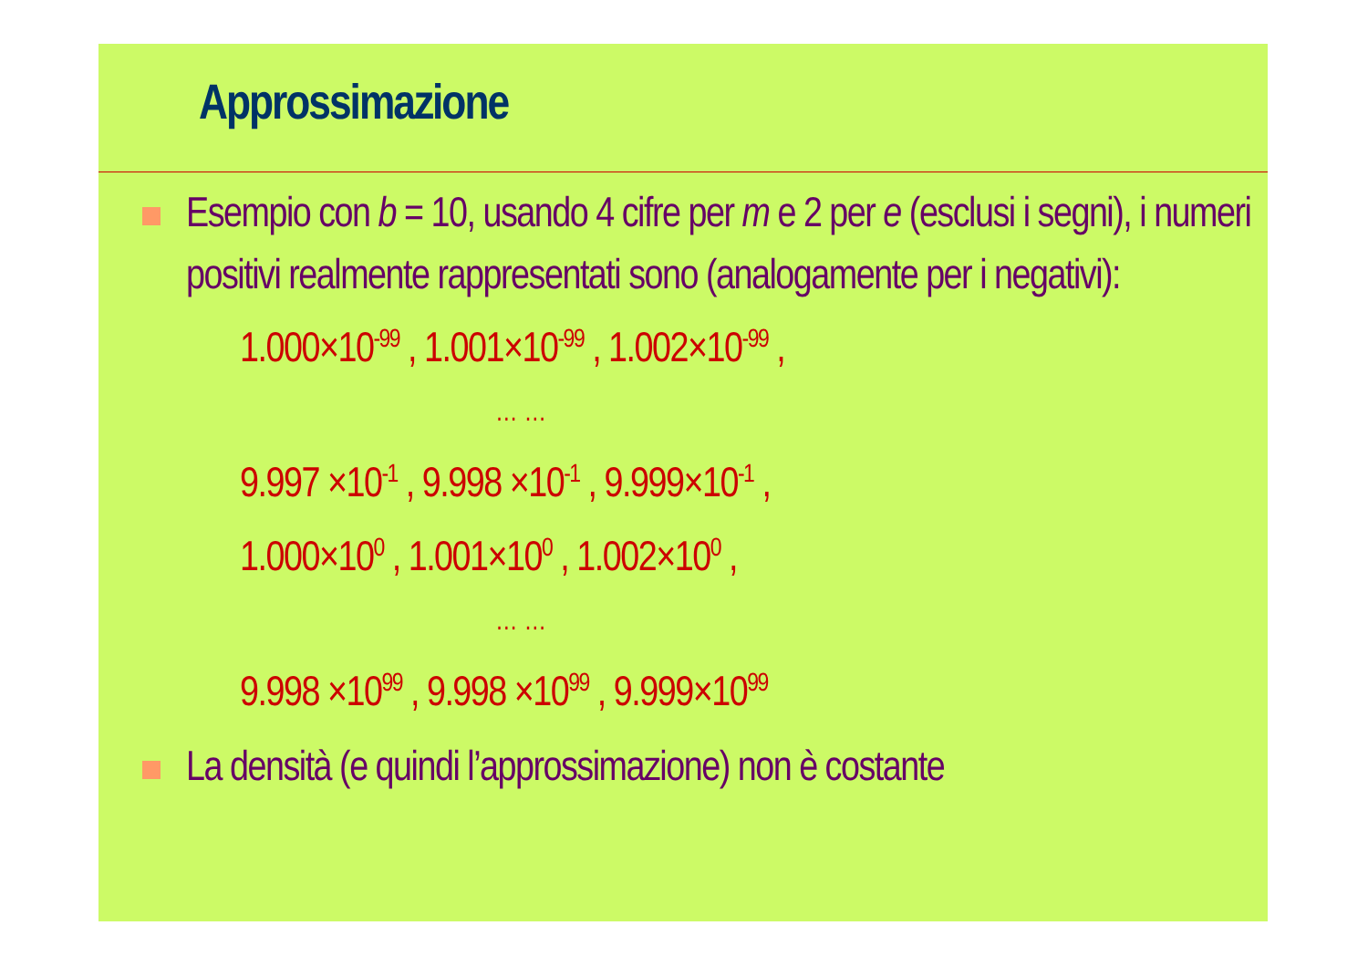Approssimazione
Esempio con b = 10, usando 4 cifre per m e 2 per e (esclusi i segni), i numeri positivi realmente rappresentati sono (analogamente per i negativi):
1.000×10<sup>-99</sup> , 1.001×10<sup>-99</sup> , 1.002×10<sup>-99</sup> ,
… …
9.997 ×10<sup>-1</sup> , 9.998 ×10<sup>-1</sup> , 9.999×10<sup>-1</sup> ,
1.000×10<sup>0</sup> , 1.001×10<sup>0</sup> , 1.002×10<sup>0</sup> ,
… …
9.998 ×10<sup>99</sup> , 9.998 ×10<sup>99</sup> , 9.999×10<sup>99</sup>
La densità (e quindi l’approssimazione) non è costante